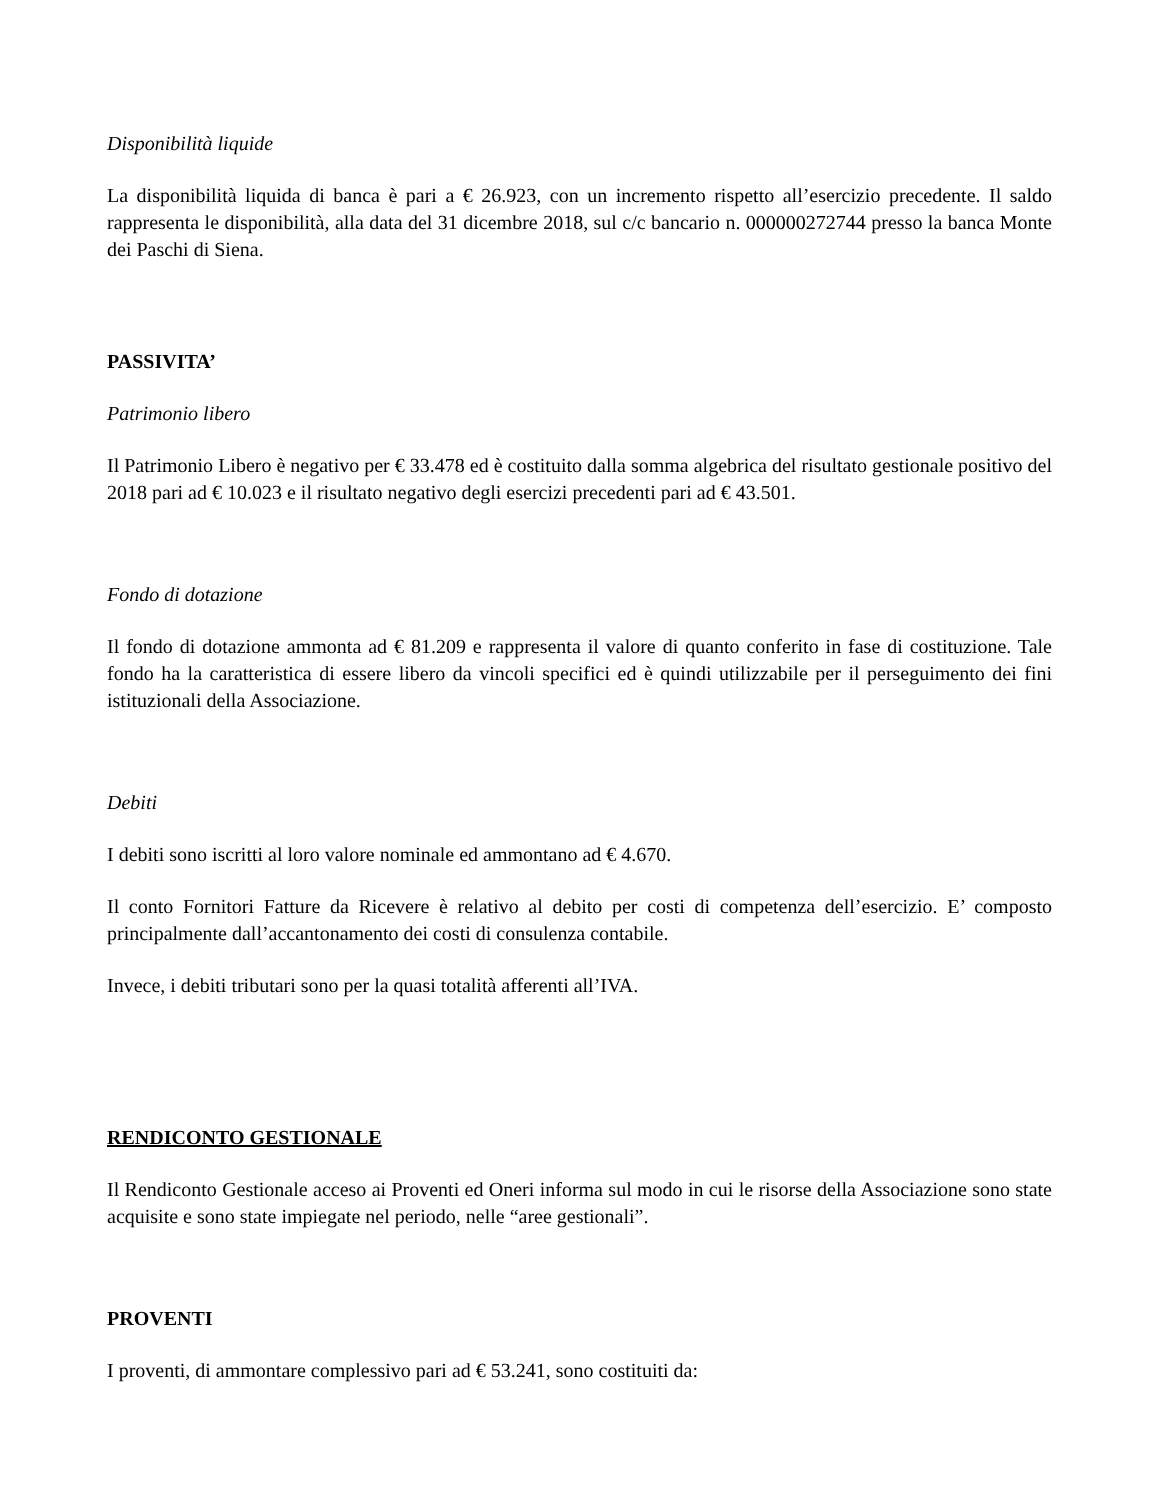Disponibilità liquide
La disponibilità liquida di banca è pari a € 26.923, con un incremento rispetto all’esercizio precedente. Il saldo rappresenta le disponibilità, alla data del 31 dicembre 2018, sul c/c bancario n. 000000272744 presso la banca Monte dei Paschi di Siena.
PASSIVITA’
Patrimonio libero
Il Patrimonio Libero è negativo per € 33.478 ed è costituito dalla somma algebrica del risultato gestionale positivo del 2018 pari ad € 10.023 e il risultato negativo degli esercizi precedenti pari ad € 43.501.
Fondo di dotazione
Il fondo di dotazione ammonta ad € 81.209 e rappresenta il valore di quanto conferito in fase di costituzione. Tale fondo ha la caratteristica di essere libero da vincoli specifici ed è quindi utilizzabile per il perseguimento dei fini istituzionali della Associazione.
Debiti
I debiti sono iscritti al loro valore nominale ed ammontano ad € 4.670.
Il conto Fornitori Fatture da Ricevere è relativo al debito per costi di competenza dell’esercizio. E’ composto principalmente dall’accantonamento dei costi di consulenza contabile.
Invece, i debiti tributari sono per la quasi totalità afferenti all’IVA.
RENDICONTO GESTIONALE
Il Rendiconto Gestionale acceso ai Proventi ed Oneri informa sul modo in cui le risorse della Associazione sono state acquisite e sono state impiegate nel periodo, nelle “aree gestionali”.
PROVENTI
I proventi, di ammontare complessivo pari ad € 53.241, sono costituiti da: